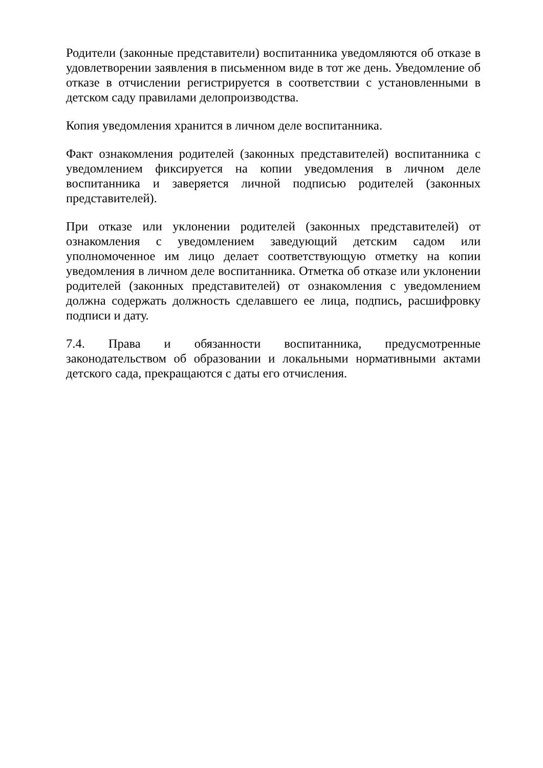Родители (законные представители) воспитанника уведомляются об отказе в удовлетворении заявления в письменном виде в тот же день. Уведомление об отказе в отчислении регистрируется в соответствии с установленными в детском саду правилами делопроизводства.
Копия уведомления хранится в личном деле воспитанника.
Факт ознакомления родителей (законных представителей) воспитанника с уведомлением фиксируется на копии уведомления в личном деле воспитанника и заверяется личной подписью родителей (законных представителей).
При отказе или уклонении родителей (законных представителей) от ознакомления с уведомлением заведующий детским садом или уполномоченное им лицо делает соответствующую отметку на копии уведомления в личном деле воспитанника. Отметка об отказе или уклонении родителей (законных представителей) от ознакомления с уведомлением должна содержать должность сделавшего ее лица, подпись, расшифровку подписи и дату.
7.4. Права и обязанности воспитанника, предусмотренные законодательством об образовании и локальными нормативными актами детского сада, прекращаются с даты его отчисления.